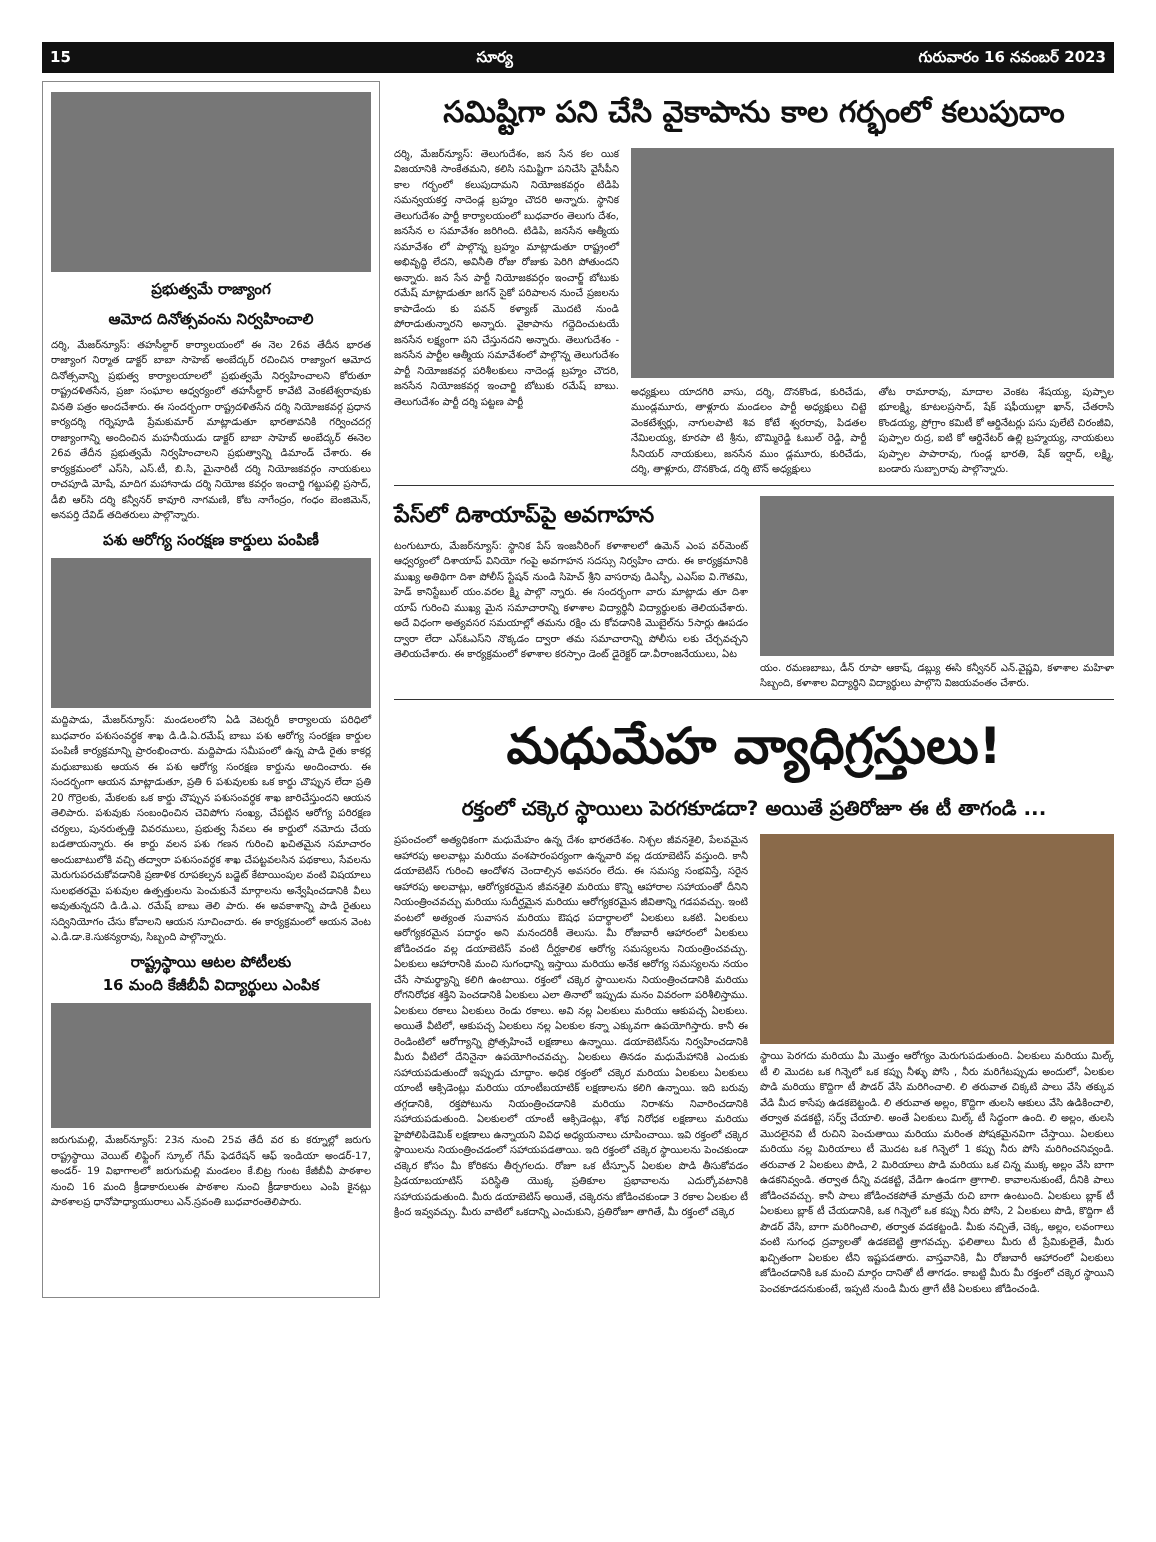15 సూర్య గురువారం 16 నవంబర్ 2023
ప్రభుత్వమే రాజ్యాంగ
ఆమోద దినోత్సవంను నిర్వహించాలి
దర్శి, మేజర్‌న్యూస్: తహసీల్దార్ కార్యాలయంలో ఈ నెల 26వ తేదీన భారత రాజ్యాంగ నిర్మాత డాక్టర్ బాబా సాహెబ్ అంబేద్కర్ రచించిన రాజ్యాంగ ఆమోద దినోత్సవాన్ని ప్రభుత్వ కార్యాలయాలలో ప్రభుత్వమే నిర్వహించాలని కోరుతూ రాష్ట్రదళితసేన, ప్రజా సంఘాల ఆధ్వర్యంలో తహసీల్దార్ కావేటి వెంకటేశ్వరావుకు వినతి పత్రం అందచేశారు. ఈ సందర్భంగా రాష్ట్రదళితసేన దర్శి నియోజకవర్గ ప్రధాన కార్యదర్శి గర్నెపూడి ప్రేమకుమార్ మాట్లాడుతూ భారతావనికి గర్వించదగ్గ రాజ్యాంగాన్ని అందించిన మహనీయుడు డాక్టర్ బాబా సాహెబ్ అంబేద్కర్ ఈనెల 26వ తేదీన ప్రభుత్వమే నిర్వహించాలని ప్రభుత్వాన్ని డిమాండ్ చేశారు. ఈ కార్యక్రమంలో ఎస్‌సి, ఎస్.టీ, బి.సి, మైనారిటీ దర్శి నియోజకవర్గం నాయకులు రాచపూడి మోషే, మాదిగ మహానాడు దర్శి నియోజ కవర్గం ఇంచార్జి గట్టుపల్లి ప్రసాద్, డీబి ఆర్‌సి దర్శి కన్వీనర్ కావూరి నాగమణి, కోట నాగేంద్రం, గంధం బెంజిమెన్, అనపర్తి దేవిడ్ తదితరులు పాల్గొన్నారు.
పశు ఆరోగ్య సంరక్షణ కార్డులు పంపిణీ
మద్దిపాడు, మేజర్‌న్యూస్: మండలంలోని ఏడి వెటర్నరీ కార్యాలయ పరిధిలో బుధవారం పశుసంవర్ధక శాఖ డి.డి.ఏ.రమేష్ బాబు పశు ఆరోగ్య సంరక్షణ కార్డుల పంపిణీ కార్యక్రమాన్ని ప్రారంభించారు. మద్దిపాడు సమీపంలో ఉన్న పాడి రైతు కాకర్ల మధుబాబుకు ఆయన ఈ పశు ఆరోగ్య సంరక్షణ కార్డును అందించారు. ఈ సందర్భంగా ఆయన మాట్లాడుతూ, ప్రతి 6 పశువులకు ఒక కార్డు చొప్పున లేదా ప్రతి 20 గొర్రెలకు, మేకలకు ఒక కార్డు చొప్పున పశుసంవర్ధక శాఖ జారిచేస్తుందని ఆయన తెలిపారు. పశువుకు సంబంధించిన చెవిపోగు సంఖ్య, చేపట్టిన ఆరోగ్య పరిరక్షణ చర్యలు, పునరుత్పత్తి వివరములు, ప్రభుత్వ సేవలు ఈ కార్డులో నమోదు చేయ బడతాయన్నారు. ఈ కార్డు వలన పశు గణన గురించి ఖచితమైన సమాచారం అందుబాటులోకి వచ్చి తద్వారా పశుసంవర్ధక శాఖ చేపట్టవలసిన పథకాలు, సేవలను మెరుగుపరచుకోవడానికి ప్రణాళిక రూపకల్పన బడ్జెట్ కేటాయింపుల వంటి విషయాలు సులభతరమై పశువుల ఉత్పత్తులను పెంచుకునే మార్గాలను అన్వేషించడానికి వీలు అవుతున్నదని డి.డి.ఎ. రమేష్ బాబు తెలి పారు. ఈ అవకాశాన్ని పాడి రైతులు సద్వినియోగం చేసు కోవాలని ఆయన సూచించారు. ఈ కార్యక్రమంలో ఆయన వెంట ఎ.డి.డా.కె.సుకన్యరావు, సిబ్బంది పాల్గొన్నారు.
రాష్ట్రస్థాయి ఆటల పోటీలకు
16 మంది కేజీబీవీ విద్యార్థులు ఎంపిక
జరుగుమల్లి, మేజర్‌న్యూస్: 23న నుంచి 25వ తేదీ వర కు కర్నూల్లో జరుగు రాష్ట్రస్థాయి వెయిట్ లిఫ్టింగ్ స్కూల్ గేమ్ ఫెడరేషన్ ఆఫ్ ఇండియా అండర్-17, అండర్- 19 విభాగాలలో జరుగుమల్లి మండలం కే.బిట్ర గుంట కేజీబీవీ పాఠశాల నుంచి 16 మంది క్రీడాకారులుఈ పాఠశాల నుంచి క్రీడాకారులు ఎంపి కైనట్లు పాఠశాలప్ర ధానోపాధ్యాయురాలు ఎన్.స్రవంతి బుధవారంతెలిపారు.
సమిష్టిగా పని చేసి వైకాపాను కాల గర్భంలో కలుపుదాం
దర్శి, మేజర్‌న్యూస్: తెలుగుదేశం, జన సేన కల యిక విజయానికి సాంకేతమని, కలిసి సమిష్టిగా పనిచేసి వైసీపీని కాల గర్భంలో కలుపుదామని నియోజకవర్గం టిడిపి సమన్వయకర్త నాదెండ్ల బ్రహ్మం చౌదరి అన్నారు. స్థానిక తెలుగుదేశం పార్టీ కార్యాలయంలో బుధవారం తెలుగు దేశం, జనసేన ల సమావేశం జరిగింది. టిడిపి, జనసేన ఆత్మీయ సమావేశం లో పాల్గొన్న బ్రహ్మం మాట్లాడుతూ రాష్ట్రంలో అభివృద్ధి లేదని, అవినీతి రోజు రోజుకు పెరిగి పోతుందని అన్నారు. జన సేన పార్టీ నియోజకవర్గం ఇంచార్జ్ బోటుకు రమేష్ మాట్లాడుతూ జగన్ సైకో పరిపాలన నుంచే ప్రజలను కాపాడేందు కు పవన్ కళ్యాణ్ మొదటి నుండి పోరాడుతున్నారని అన్నారు. వైకాపాను గద్దెదించుటయే జనసేన లక్ష్యంగా పని చేస్తునదని అన్నారు. తెలుగుదేశం - జనసేన పార్టీల ఆత్మీయ సమావేశంలో పాల్గొన్న తెలుగుదేశం పార్టీ నియోజకవర్గ పరిశీలకులు నాదెండ్ల బ్రహ్మం చౌదరి, జనసేన నియోజకవర్గ ఇంచార్జి బోటుకు రమేష్ బాబు. తెలుగుదేశం పార్టీ దర్శి పట్టణ పార్టీ
అధ్యక్షులు యాదగిరి వాసు, దర్శి, దొనకొండ, కురిచేడు, ముండ్లమూరు, తాళ్లూరు మండలం పార్టీ అధ్యక్షులు చిట్టె వెంకటేశ్వర్లు, నాగులపాటి శివ కోటే శ్వరరావు, పిడతల నేమిలయ్య, కూరపా టి శ్రీను, బొమ్మిరెడ్డి ఓబుల్ రెడ్డి, పార్టీ సీనియర్ నాయకులు, జనసేన ముం డ్లమూరు, కురిచేడు, దర్శి, తాళ్లూరు, దొనకొండ, దర్శి టౌన్ అధ్యక్షులు
తోట రామారావు, మాదాల వెంకట శేషయ్య, పుప్పాల భూలక్ష్మి, కూటలప్రసాద్, షేక్ షఫీయుల్లా ఖాన్, చేతరాసి కొండయ్య, ప్రోగ్రాం కమిటీ కో ఆర్డినేటర్లు పసు పులేటి చిరంజీవి, పుప్పాల రుద్ర, ఐటి కో ఆర్డినేటర్ ఉల్లి బ్రహ్మయ్య, నాయకులు పుప్పాల పాపారావు, గుండ్ల భారతి, షేక్ ఇర్షాద్, లక్ష్మి, బండారు సుబ్బారావు పాల్గొన్నారు.
పేస్‌లో దిశాయాప్‌పై అవగాహన
టంగుటూరు, మేజర్‌న్యూస్: స్థానిక పేస్ ఇంజనీరింగ్ కళాశాలలో ఉమెన్ ఎంప వర్‌మెంట్ ఆధ్వర్యంలో దిశాయాప్ వినియో గంపై అవగాహన సదస్సు నిర్వహిం చారు. ఈ కార్యక్రమానికి ముఖ్య అతిథిగా దిశా పోలీస్ స్టేషన్ నుండి సిహెచ్ శ్రీని వాసరావు డిఎస్పీ, ఎఎస్ఐ వి.గౌతమి, హెడ్ కానిస్టేబుల్ యం.వరల క్ష్మి పాల్గొ న్నారు. ఈ సందర్భంగా వారు మాట్లాడు తూ దిశా యాప్ గురించి ముఖ్య మైన సమాచారాన్ని కళాశాల విద్యార్థినీ విద్యార్థులకు తెలియచేశారు. అదే విధంగా అత్యవసర సమయాల్లో తమను రక్షిం చు కోవడానికి మొబైల్‌ను 5సార్లు ఊపడం ద్వారా లేదా ఎస్ఓఎస్‌ని నొక్కడం ద్వారా తమ సమాచారాన్ని పోలీసు లకు చేర్చవచ్చని తెలియచేశారు. ఈ కార్యక్రమంలో కళాశాల కరస్పాం డెంట్ డైరెక్టర్ డా.వీరాంజనేయులు, ఏట
యం. రమణబాబు, డీన్ రూపా ఆకాష్, డబ్ల్యు ఈసి కన్వీనర్ ఎన్.వైష్ణవి, కళాశాల మహిళా సిబ్బంది, కళాశాల విద్యార్థిని విద్యార్థులు పాల్గొని విజయవంతం చేశారు.
మధుమేహ వ్యాధిగ్రస్తులు!
రక్తంలో చక్కెర స్థాయిలు పెరగకూడదా? అయితే ప్రతిరోజూ ఈ టీ తాగండి ...
ప్రపంచంలో అత్యధికంగా మధుమేహం ఉన్న దేశం భారతదేశం. నిశ్చల జీవనశైలి, పేలవమైన ఆహారపు అలవాట్లు మరియు వంశపారంపర్యంగా ఉన్నవారి వల్ల డయాబెటిస్ వస్తుంది. కానీ డయాబెటిస్ గురించి ఆందోళన చెందాల్సిన అవసరం లేదు. ఈ సమస్య సంభవిస్తే, సరైన ఆహారపు అలవాట్లు, ఆరోగ్యకరమైన జీవనశైలి మరియు కొన్ని ఆహారాల సహాయంతో దీనిని నియంత్రించవచ్చు మరియు సుదీర్ఘమైన మరియు ఆరోగ్యకరమైన జీవితాన్ని గడపవచ్చు. ఇంటి వంటలో అత్యంత సువాసన మరియు ఔషధ పదార్థాలలో ఏలకులు ఒకటి. ఏలకులు ఆరోగ్యకరమైన పదార్థం అని మనందరికీ తెలుసు. మీ రోజువారీ ఆహారంలో ఏలకులు జోడించడం వల్ల డయాబెటిస్ వంటి దీర్ఘకాలిక ఆరోగ్య సమస్యలను నియంత్రించవచ్చు. ఏలకులు ఆహారానికి మంచి సుగంధాన్ని ఇస్తాయి మరియు అనేక ఆరోగ్య సమస్యలను నయం చేసే సామర్థ్యాన్ని కలిగి ఉంటాయి. రక్తంలో చక్కెర స్థాయిలను నియంత్రించడానికి మరియు రోగనిరోధక శక్తిని పెంచడానికి ఏలకులు ఎలా తినాలో ఇప్పుడు మనం వివరంగా పరిశీలిస్తాము. ఏలకులు రకాలు ఏలకులు రెండు రకాలు. అవి నల్ల ఏలకులు మరియు ఆకుపచ్చ ఏలకులు. అయితే వీటిలో, ఆకుపచ్చ ఏలకులు నల్ల ఏలకుల కన్నా ఎక్కువగా ఉపయోగిస్తారు. కానీ ఈ రెండింటిలో ఆరోగ్యాన్ని ప్రోత్సహించే లక్షణాలు ఉన్నాయి. డయాబెటిస్‌ను నిర్వహించడానికి మీరు వీటిలో దేనినైనా ఉపయోగించవచ్చు. ఏలకులు తినడం మధుమేహానికి ఎందుకు సహాయపడుతుందో ఇప్పుడు చూద్దాం. అధిక రక్తంలో చక్కెర మరియు ఏలకులు ఏలకులు యాంటీ ఆక్సిడెంట్లు మరియు యాంటీబయాటిక్ లక్షణాలను కలిగి ఉన్నాయి. ఇది బరువు తగ్గడానికి, రక్తపోటును నియంత్రించడానికి మరియు నిరాశను నివారించడానికి సహాయపడుతుంది. ఏలకులలో యాంటీ ఆక్సిడెంట్లు, శోథ నిరోధక లక్షణాలు మరియు హైపోలిపిడెమిక్ లక్షణాలు ఉన్నాయని వివిధ అధ్యయనాలు చూపించాయి. ఇవి రక్తంలో చక్కెర స్థాయిలను నియంత్రించడంలో సహాయపడతాయి. ఇది రక్తంలో చక్కెర స్థాయిలను పెంచకుండా చక్కెర కోసం మీ కోరికను తీర్చగలదు. రోజూ ఒక టీస్పూన్ ఏలకుల పొడి తీసుకోవడం ప్రిడయాబయాటిస్ పరిస్థితి యొక్క ప్రతికూల ప్రభావాలను ఎదుర్కోవటానికి సహాయపడుతుంది. మీరు డయాబెటిస్ అయితే, చక్కెరను జోడించకుండా 3 రకాల ఏలకుల టీ క్రింద ఇవ్వవచ్చు. మీరు వాటిలో ఒకదాన్ని ఎంచుకుని, ప్రతిరోజూ తాగితే, మీ రక్తంలో చక్కెర
స్థాయి పెరగదు మరియు మీ మొత్తం ఆరోగ్యం మెరుగుపడుతుంది. ఏలకులు మరియు మిల్క్ టీ లి మొదట ఒక గిన్నెలో ఒక కప్పు నీళ్ళు పోసి , నీరు మరిగేటప్పుడు అందులో, ఏలకుల పొడి మరియు కొద్దిగా టీ పౌడర్ వేసి మరిగించాలి. లి తరువాత చిక్కటి పాలు వేసి తక్కువ వేడి మీద కాసేపు ఉడకబెట్టండి. లి తరువాత అల్లం, కొద్దిగా తులసి ఆకులు వేసి ఉడికించాలి, తర్వాత వడకట్టి, సర్వ్ చేయాలి. అంతే ఏలకులు మిల్క్ టీ సిద్ధంగా ఉంది. లి అల్లం, తులసి మొదలైనవి టీ రుచిని పెంచుతాయి మరియు మరింత పోషకమైనవిగా చేస్తాయి. ఏలకులు మరియు నల్ల మిరియాలు టీ మొదట ఒక గిన్నెలో 1 కప్పు నీరు పోసి మరిగించనివ్వండి. తరువాత 2 ఏలకులు పొడి, 2 మిరియాలు పొడి మరియు ఒక చిన్న ముక్క అల్లం వేసి బాగా ఉడకనివ్వండి. తర్వాత దీన్ని వడకట్టి, వేడిగా ఉండగా త్రాగాలి. కావాలనుకుంటే, దీనికి పాలు జోడించవచ్చు. కానీ పాలు జోడించకపోతే మాత్రమే రుచి బాగా ఉంటుంది. ఏలకులు బ్లాక్ టీ ఏలకులు బ్లాక్ టీ చేయడానికి, ఒక గిన్నెలో ఒక కప్పు నీరు పోసి, 2 ఏలకులు పొడి, కొద్దిగా టీ పౌడర్ వేసి, బాగా మరిగించాలి, తర్వాత వడకట్టండి. మీకు నచ్చితే, చెక్క, అల్లం, లవంగాలు వంటి సుగంధ ద్రవ్యాలతో ఉడకబెట్టి త్రాగవచ్చు. ఫలితాలు మీరు టీ ప్రేమికులైతే, మీరు ఖచ్చితంగా ఏలకుల టీని ఇష్టపడతారు. వాస్తవానికి, మీ రోజువారీ ఆహారంలో ఏలకులు జోడించడానికి ఒక మంచి మార్గం దానితో టీ తాగడం. కాబట్టి మీరు మీ రక్తంలో చక్కెర స్థాయిని పెంచకూడదనుకుంటే, ఇప్పటి నుండి మీరు త్రాగే టీకి ఏలకులు జోడించండి.